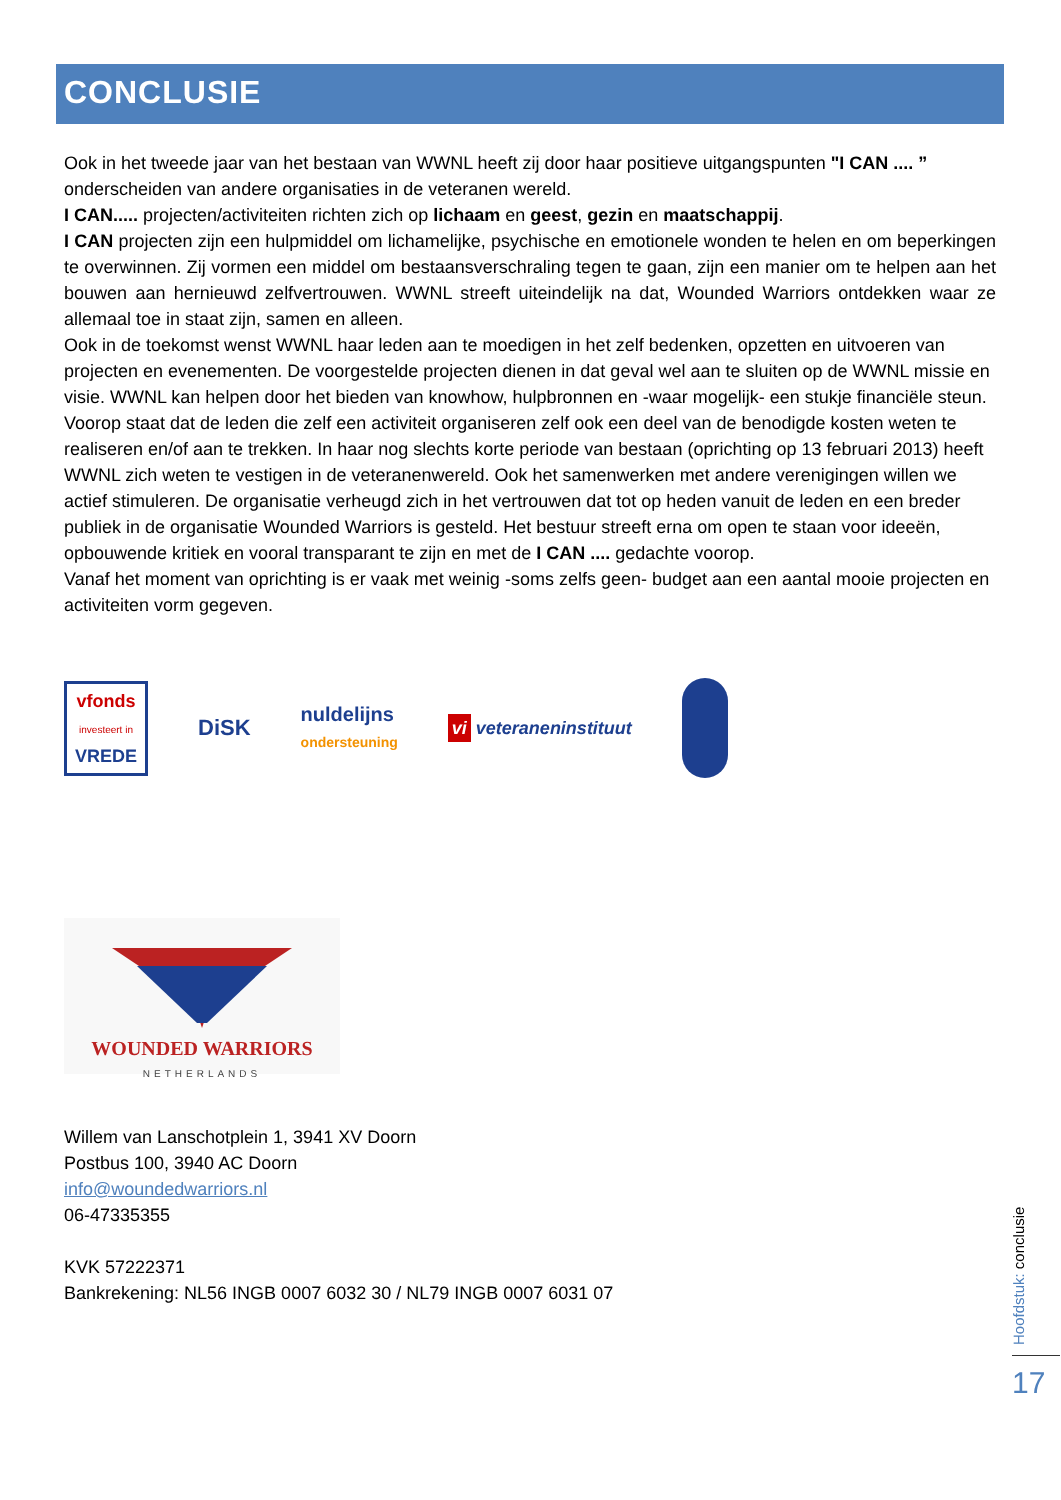CONCLUSIE
Ook in het tweede jaar van het bestaan van WWNL heeft zij door haar positieve uitgangspunten "I CAN .... ” onderscheiden van andere organisaties in de veteranen wereld.
I CAN..... projecten/activiteiten richten zich op lichaam en geest, gezin en maatschappij.
I CAN projecten zijn een hulpmiddel om lichamelijke, psychische en emotionele wonden te helen en om beperkingen te overwinnen. Zij vormen een middel om bestaansverschraling tegen te gaan, zijn een manier om te helpen aan het bouwen aan hernieuwd zelfvertrouwen. WWNL streeft uiteindelijk na dat, Wounded Warriors ontdekken waar ze allemaal toe in staat zijn, samen en alleen.
Ook in de toekomst wenst WWNL haar leden aan te moedigen in het zelf bedenken, opzetten en uitvoeren van projecten en evenementen. De voorgestelde projecten dienen in dat geval wel aan te sluiten op de WWNL missie en visie. WWNL kan helpen door het bieden van knowhow, hulpbronnen en -waar mogelijk- een stukje financiële steun. Voorop staat dat de leden die zelf een activiteit organiseren zelf ook een deel van de benodigde kosten weten te realiseren en/of aan te trekken. In haar nog slechts korte periode van bestaan (oprichting op 13 februari 2013) heeft WWNL zich weten te vestigen in de veteranenwereld. Ook het samenwerken met andere verenigingen willen we actief stimuleren. De organisatie verheugd zich in het vertrouwen dat tot op heden vanuit de leden en een breder publiek in de organisatie Wounded Warriors is gesteld. Het bestuur streeft erna om open te staan voor ideeën, opbouwende kritiek en vooral transparant te zijn en met de I CAN .... gedachte voorop.
Vanaf het moment van oprichting is er vaak met weinig -soms zelfs geen- budget aan een aantal mooie projecten en activiteiten vorm gegeven.
vfonds
investeert in
VREDE
DiSK
nuldelijns
ondersteuning
vi veteraneninstituut
WOUNDED WARRIORS
NETHERLANDS
Willem van Lanschotplein 1, 3941 XV Doorn
Postbus 100, 3940 AC Doorn
info@woundedwarriors.nl
06-47335355
KVK 57222371
Bankrekening: NL56 INGB 0007 6032 30 / NL79 INGB 0007 6031 07
Hoofdstuk: conclusie
17